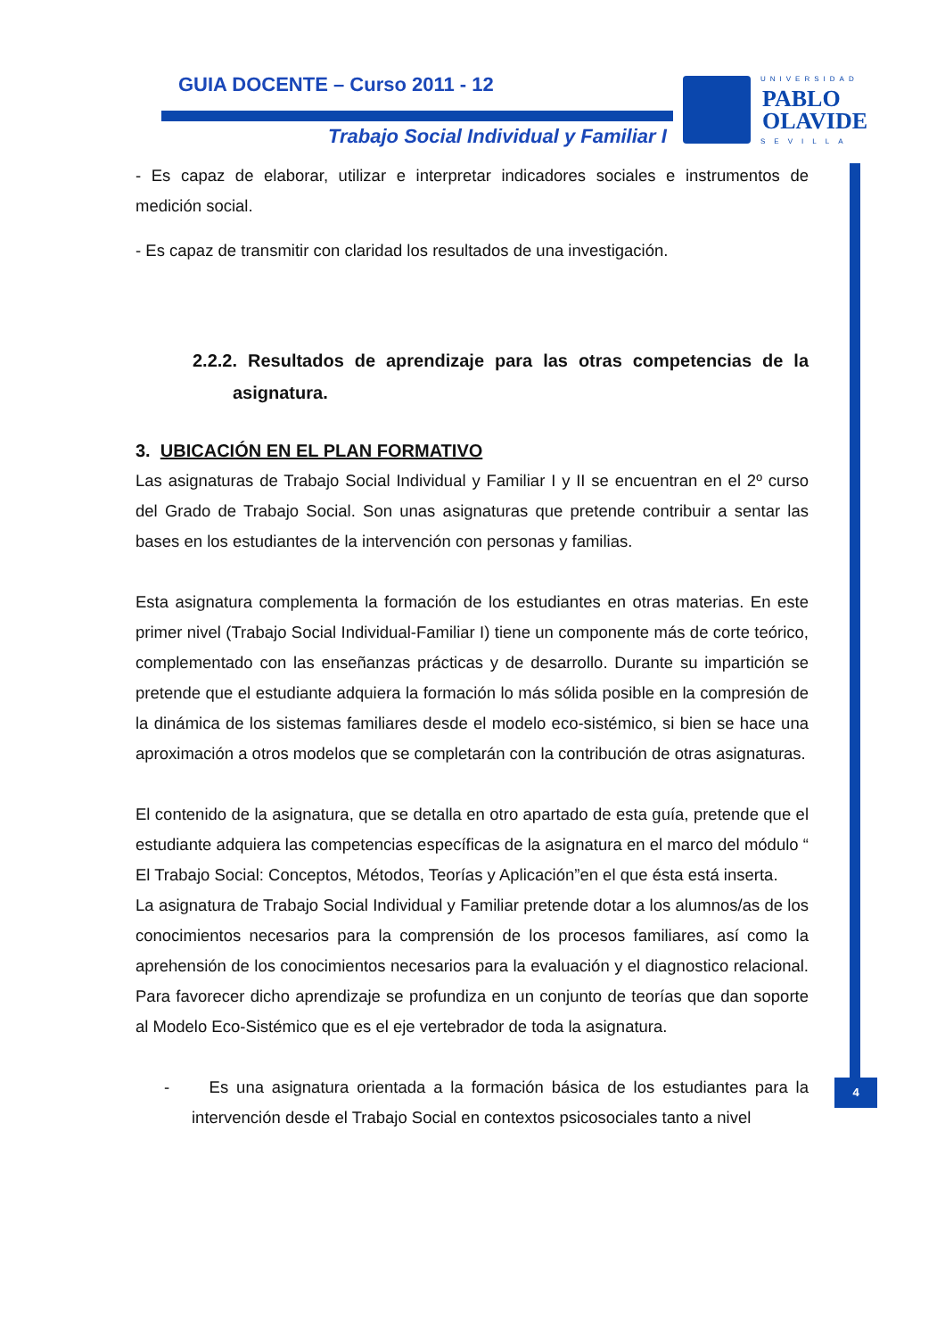GUIA DOCENTE – Curso 2011 - 12
Trabajo Social Individual y Familiar I
UNIVERSIDAD
PABLO
OLAVIDE
SEVILLA
4
- Es capaz de elaborar, utilizar e interpretar indicadores sociales e instrumentos de medición social.
- Es capaz de transmitir con claridad los resultados de una investigación.
2.2.2. Resultados de aprendizaje para las otras competencias de la asignatura.
3. UBICACIÓN EN EL PLAN FORMATIVO
Las asignaturas de Trabajo Social Individual y Familiar I y II se encuentran en el 2º curso del Grado de Trabajo Social. Son unas asignaturas que pretende contribuir a sentar las bases en los estudiantes de la intervención con personas y familias.
Esta asignatura complementa la formación de los estudiantes en otras materias. En este primer nivel (Trabajo Social Individual-Familiar I) tiene un componente más de corte teórico, complementado con las enseñanzas prácticas y de desarrollo. Durante su impartición se pretende que el estudiante adquiera la formación lo más sólida posible en la compresión de la dinámica de los sistemas familiares desde el modelo eco-sistémico, si bien se hace una aproximación a otros modelos que se completarán con la contribución de otras asignaturas.
El contenido de la asignatura, que se detalla en otro apartado de esta guía, pretende que el estudiante adquiera las competencias específicas de la asignatura en el marco del módulo “ El Trabajo Social: Conceptos, Métodos, Teorías y Aplicación”en el que ésta está inserta.
La asignatura de Trabajo Social Individual y Familiar pretende dotar a los alumnos/as de los conocimientos necesarios para la comprensión de los procesos familiares, así como la aprehensión de los conocimientos necesarios para la evaluación y el diagnostico relacional. Para favorecer dicho aprendizaje se profundiza en un conjunto de teorías que dan soporte al Modelo Eco-Sistémico que es el eje vertebrador de toda la asignatura.
- Es una asignatura orientada a la formación básica de los estudiantes para la intervención desde el Trabajo Social en contextos psicosociales tanto a nivel